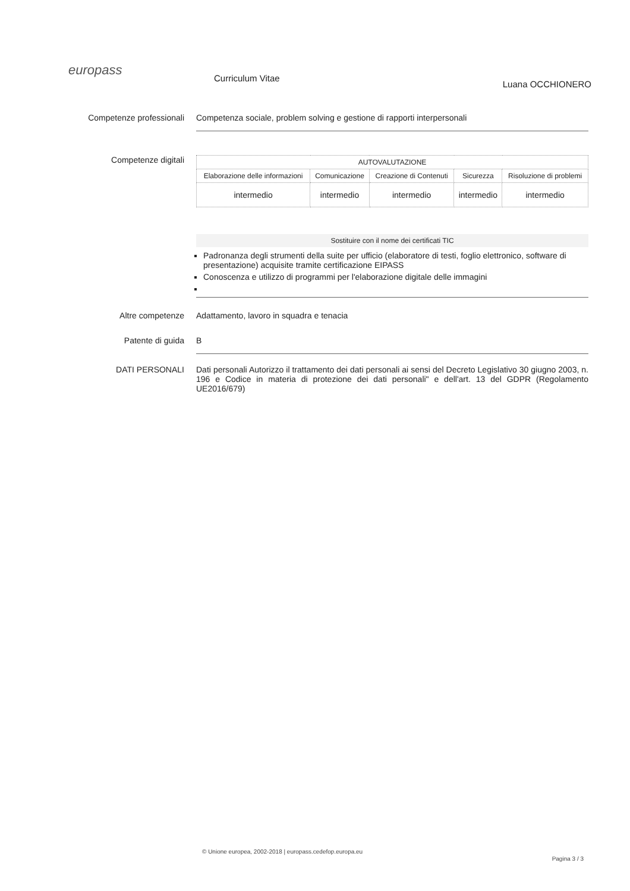europass
Curriculum Vitae
Luana OCCHIONERO
Competenze professionali Competenza sociale, problem solving e gestione di rapporti interpersonali
Competenze digitali
| AUTOVALUTAZIONE | | | | |
| --- | --- | --- | --- | --- |
| Elaborazione delle informazioni | Comunicazione | Creazione di Contenuti | Sicurezza | Risoluzione di problemi |
| intermedio | intermedio | intermedio | intermedio | intermedio |
Sostituire con il nome dei certificati TIC
Padronanza degli strumenti della suite per ufficio (elaboratore di testi, foglio elettronico, software di presentazione) acquisite tramite certificazione EIPASS
Conoscenza e utilizzo di programmi per l'elaborazione digitale delle immagini
Altre competenze Adattamento, lavoro in squadra e tenacia
Patente di guida B
DATI PERSONALI Dati personali Autorizzo il trattamento dei dati personali ai sensi del Decreto Legislativo 30 giugno 2003, n. 196 e Codice in materia di protezione dei dati personali" e dell'art. 13 del GDPR (Regolamento UE2016/679)
© Unione europea, 2002-2018 | europass.cedefop.europa.eu
Pagina 3 / 3